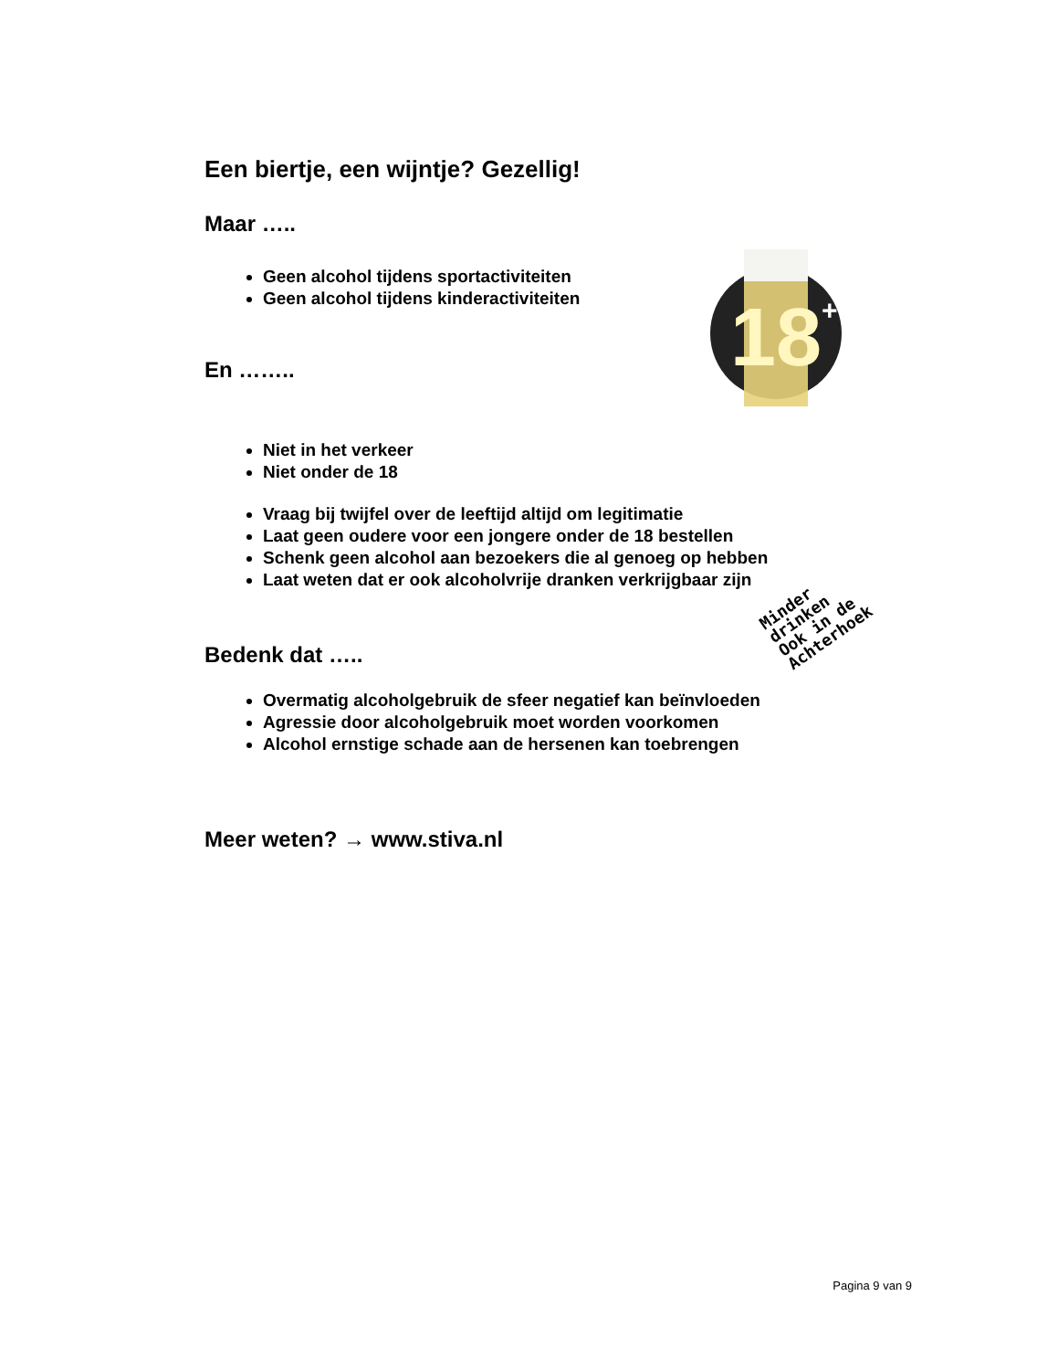Een biertje, een wijntje? Gezellig!
Maar …..
Geen alcohol tijdens sportactiviteiten
Geen alcohol tijdens kinderactiviteiten
En ……..
Niet in het verkeer
Niet onder de 18
Vraag bij twijfel over de leeftijd altijd om legitimatie
Laat geen oudere voor een jongere onder de 18 bestellen
Schenk geen alcohol aan bezoekers die al genoeg op hebben
Laat weten dat er ook alcoholvrije dranken verkrijgbaar zijn
Bedenk dat …..
Overmatig alcoholgebruik de sfeer negatief kan beïnvloeden
Agressie door alcoholgebruik moet worden voorkomen
Alcohol ernstige schade aan de hersenen kan toebrengen
Meer weten? → www.stiva.nl
18
+
Minder
drinken
Ook in de
Achterhoek
Pagina 9 van 9